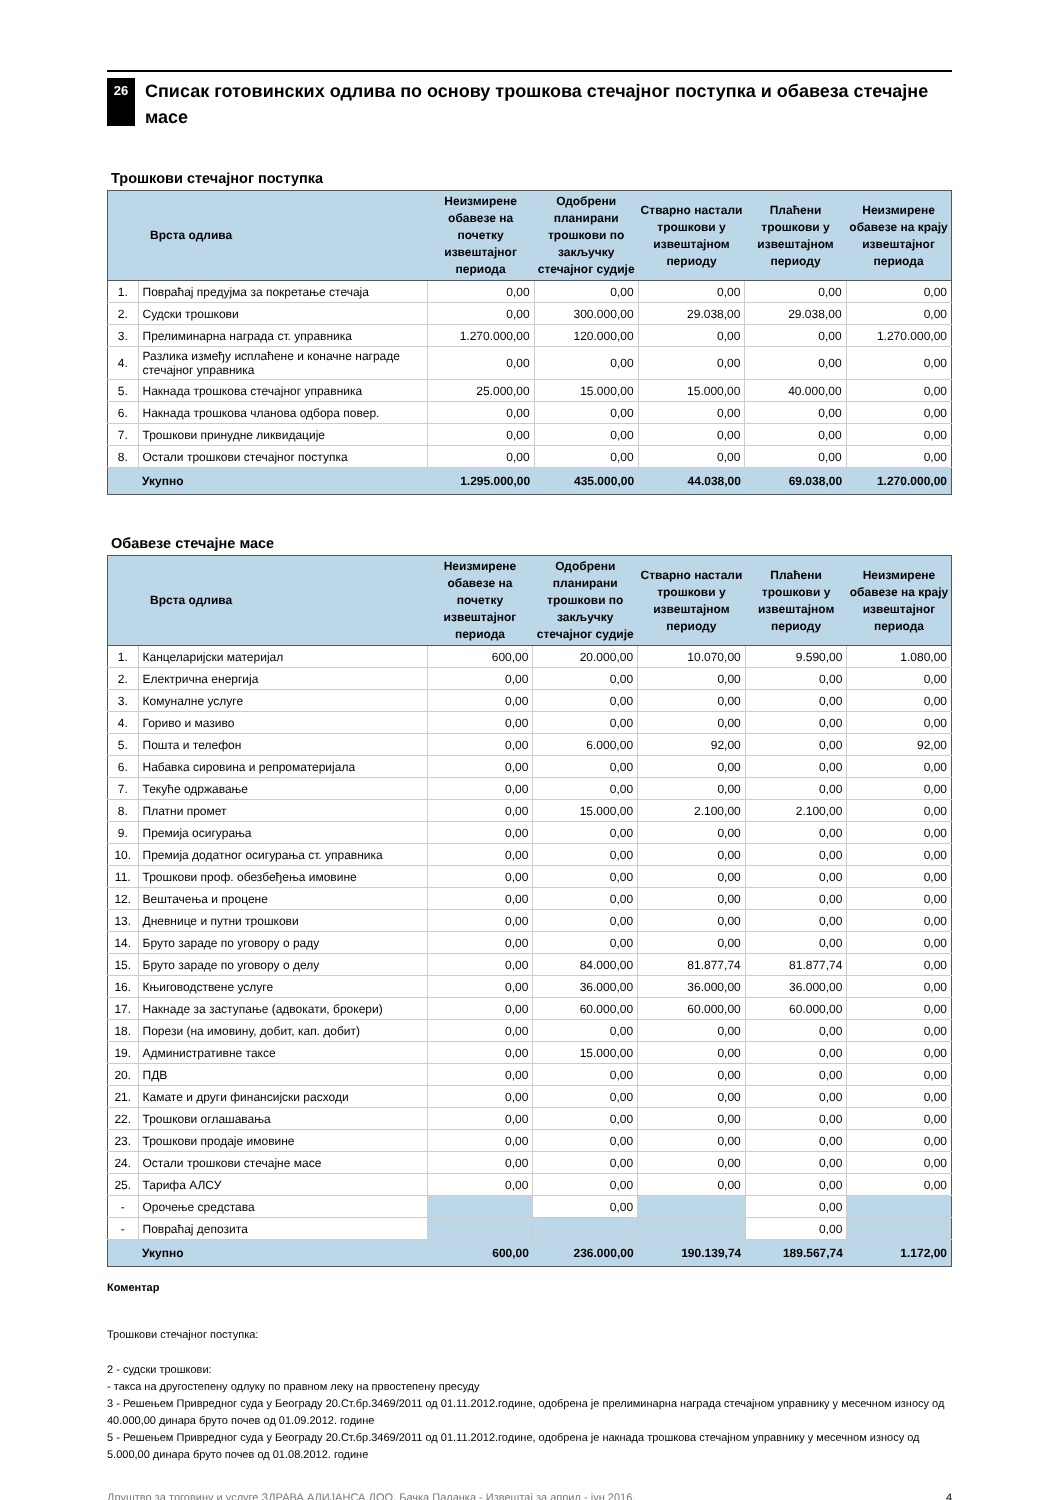26
Списак готовинских одлива по основу трошкова стечајног поступка и обавеза стечајне масе
Трошкови стечајног поступка
| | Врста одлива | Неизмирене обавезе на почетку извештајног периода | Одобрени планирани трошкови по закључку стечајног судије | Стварно настали трошкови у извештајном периоду | Плаћени трошкови у извештајном периоду | Неизмирене обавезе на крају извештајног периода |
| --- | --- | --- | --- | --- | --- | --- |
| 1. | Повраћај предујма за покретање стечаја | 0,00 | 0,00 | 0,00 | 0,00 | 0,00 |
| 2. | Судски трошкови | 0,00 | 300.000,00 | 29.038,00 | 29.038,00 | 0,00 |
| 3. | Прелиминарна награда ст. управника | 1.270.000,00 | 120.000,00 | 0,00 | 0,00 | 1.270.000,00 |
| 4. | Разлика између исплаћене и коначне награде стечајног управника | 0,00 | 0,00 | 0,00 | 0,00 | 0,00 |
| 5. | Накнада трошкова стечајног управника | 25.000,00 | 15.000,00 | 15.000,00 | 40.000,00 | 0,00 |
| 6. | Накнада трошкова чланова одбора повер. | 0,00 | 0,00 | 0,00 | 0,00 | 0,00 |
| 7. | Трошкови принудне ликвидације | 0,00 | 0,00 | 0,00 | 0,00 | 0,00 |
| 8. | Остали трошкови стечајног поступка | 0,00 | 0,00 | 0,00 | 0,00 | 0,00 |
| | Укупно | 1.295.000,00 | 435.000,00 | 44.038,00 | 69.038,00 | 1.270.000,00 |
Обавезе стечајне масе
| | Врста одлива | Неизмирене обавезе на почетку извештајног периода | Одобрени планирани трошкови по закључку стечајног судије | Стварно настали трошкови у извештајном периоду | Плаћени трошкови у извештајном периоду | Неизмирене обавезе на крају извештајног периода |
| --- | --- | --- | --- | --- | --- | --- |
| 1. | Канцеларијски материјал | 600,00 | 20.000,00 | 10.070,00 | 9.590,00 | 1.080,00 |
| 2. | Електрична енергија | 0,00 | 0,00 | 0,00 | 0,00 | 0,00 |
| 3. | Комуналне услуге | 0,00 | 0,00 | 0,00 | 0,00 | 0,00 |
| 4. | Гориво и мазиво | 0,00 | 0,00 | 0,00 | 0,00 | 0,00 |
| 5. | Пошта и телефон | 0,00 | 6.000,00 | 92,00 | 0,00 | 92,00 |
| 6. | Набавка сировина и репроматеријала | 0,00 | 0,00 | 0,00 | 0,00 | 0,00 |
| 7. | Текуће одржавање | 0,00 | 0,00 | 0,00 | 0,00 | 0,00 |
| 8. | Платни промет | 0,00 | 15.000,00 | 2.100,00 | 2.100,00 | 0,00 |
| 9. | Премија осигурања | 0,00 | 0,00 | 0,00 | 0,00 | 0,00 |
| 10. | Премија додатног осигурања ст. управника | 0,00 | 0,00 | 0,00 | 0,00 | 0,00 |
| 11. | Трошкови проф. обезбеђења имовине | 0,00 | 0,00 | 0,00 | 0,00 | 0,00 |
| 12. | Вештачења и процене | 0,00 | 0,00 | 0,00 | 0,00 | 0,00 |
| 13. | Дневнице и путни трошкови | 0,00 | 0,00 | 0,00 | 0,00 | 0,00 |
| 14. | Бруто зараде по уговору о раду | 0,00 | 0,00 | 0,00 | 0,00 | 0,00 |
| 15. | Бруто зараде по уговору о делу | 0,00 | 84.000,00 | 81.877,74 | 81.877,74 | 0,00 |
| 16. | Књиговодствене услуге | 0,00 | 36.000,00 | 36.000,00 | 36.000,00 | 0,00 |
| 17. | Накнаде за заступање (адвокати, брокери) | 0,00 | 60.000,00 | 60.000,00 | 60.000,00 | 0,00 |
| 18. | Порези (на имовину, добит, кап. добит) | 0,00 | 0,00 | 0,00 | 0,00 | 0,00 |
| 19. | Административне таксе | 0,00 | 15.000,00 | 0,00 | 0,00 | 0,00 |
| 20. | ПДВ | 0,00 | 0,00 | 0,00 | 0,00 | 0,00 |
| 21. | Камате и други финансијски расходи | 0,00 | 0,00 | 0,00 | 0,00 | 0,00 |
| 22. | Трошкови оглашавања | 0,00 | 0,00 | 0,00 | 0,00 | 0,00 |
| 23. | Трошкови продаје имовине | 0,00 | 0,00 | 0,00 | 0,00 | 0,00 |
| 24. | Остали трошкови стечајне масе | 0,00 | 0,00 | 0,00 | 0,00 | 0,00 |
| 25. | Тарифа АЛСУ | 0,00 | 0,00 | 0,00 | 0,00 | 0,00 |
| - | Орочење средстава | | 0,00 | | 0,00 | |
| - | Повраћај депозита | | | | 0,00 | |
| | Укупно | 600,00 | 236.000,00 | 190.139,74 | 189.567,74 | 1.172,00 |
Коментар
Трошкови стечајног поступка:
2 - судски трошкови:
- такса на другостепену одлуку по правном леку на првостепену пресуду
3 - Решењем Привредног суда у Београду 20.Ст.бр.3469/2011 од 01.11.2012.године, одобрена је прелиминарна награда стечајном управнику у месечном износу од 40.000,00 динара бруто почев од 01.09.2012. године
5 - Решењем Привредног суда у Београду 20.Ст.бр.3469/2011 од 01.11.2012.године, одобрена је накнада трошкова стечајном управнику у месечном износу од 5.000,00 динара бруто почев од 01.08.2012. године
Друштво за трговину и услуге ЗДРАВА АЛИЈАНСА ДОО, Бачка Паланка - Извештај за април - јун 2016. 4